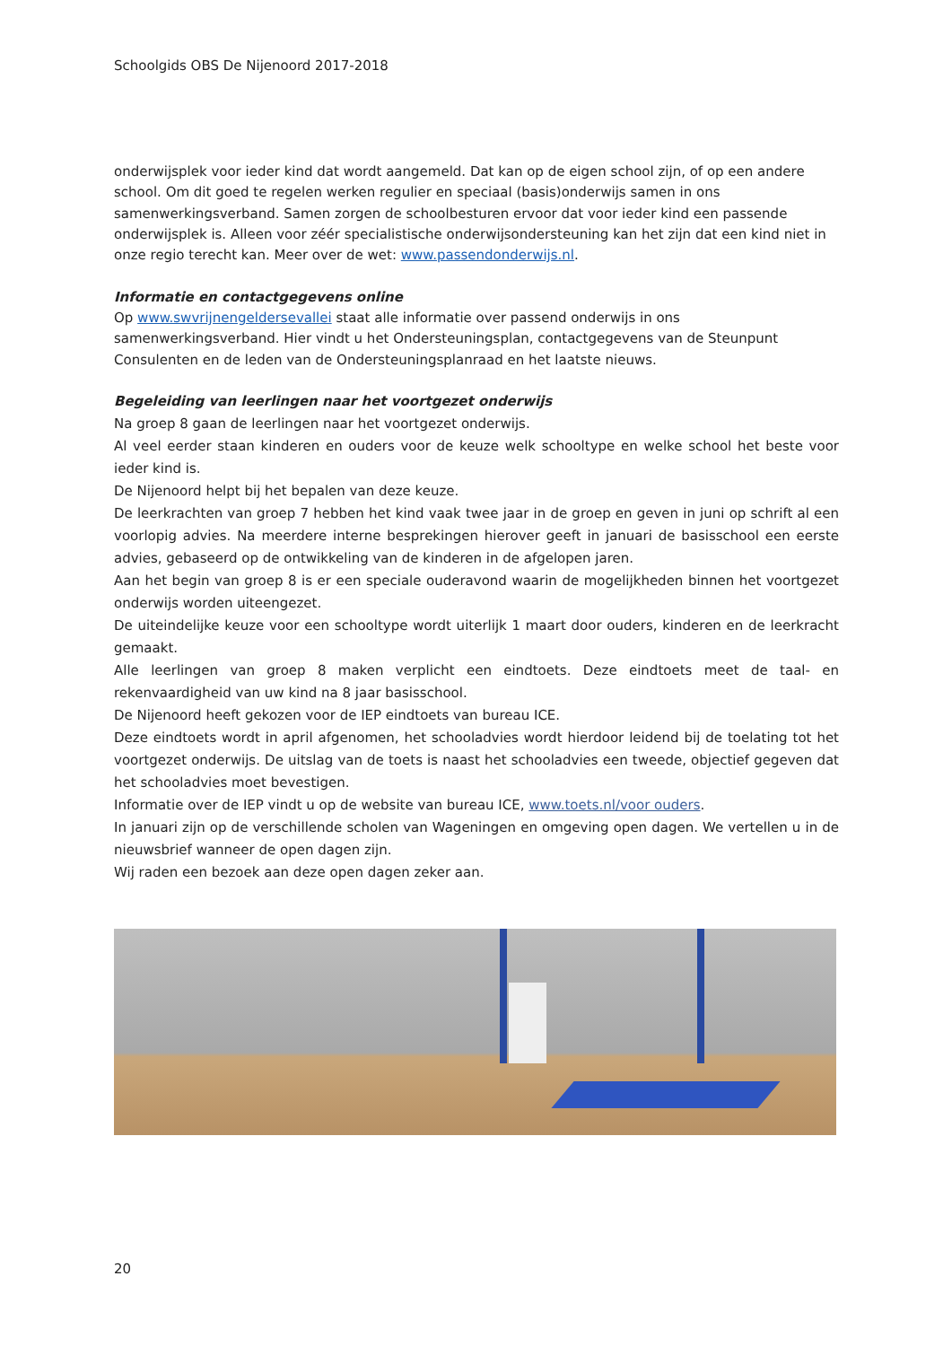Schoolgids OBS De Nijenoord 2017-2018
onderwijsplek voor ieder kind dat wordt aangemeld. Dat kan op de eigen school zijn, of op een andere school. Om dit goed te regelen werken regulier en speciaal (basis)onderwijs samen in ons samenwerkingsverband. Samen zorgen de schoolbesturen ervoor dat voor ieder kind een passende onderwijsplek is. Alleen voor zéér specialistische onderwijsondersteuning kan het zijn dat een kind niet in onze regio terecht kan. Meer over de wet: www.passendonderwijs.nl.
Informatie en contactgegevens online
Op www.swvrijnengeldersevallei staat alle informatie over passend onderwijs in ons samenwerkingsverband. Hier vindt u het Ondersteuningsplan, contactgegevens van de Steunpunt Consulenten en de leden van de Ondersteuningsplanraad en het laatste nieuws.
Begeleiding van leerlingen naar het voortgezet onderwijs
Na groep 8 gaan de leerlingen naar het voortgezet onderwijs.
Al veel eerder staan kinderen en ouders voor de keuze welk schooltype en welke school het beste voor ieder kind is.
De Nijenoord helpt bij het bepalen van deze keuze.
De leerkrachten van groep 7 hebben het kind vaak twee jaar in de groep en geven in juni op schrift al een voorlopig advies. Na meerdere interne besprekingen hierover geeft in januari de basisschool een eerste advies, gebaseerd op de ontwikkeling van de kinderen in de afgelopen jaren.
Aan het begin van groep 8 is er een speciale ouderavond waarin de mogelijkheden binnen het voortgezet onderwijs worden uiteengezet.
De uiteindelijke keuze voor een schooltype wordt uiterlijk 1 maart door ouders, kinderen en de leerkracht gemaakt.
Alle leerlingen van groep 8 maken verplicht een eindtoets. Deze eindtoets meet de taal- en rekenvaardigheid van uw kind na 8 jaar basisschool.
De Nijenoord heeft gekozen voor de IEP eindtoets van bureau ICE.
Deze eindtoets wordt in april afgenomen, het schooladvies wordt hierdoor leidend bij de toelating tot het voortgezet onderwijs. De uitslag van de toets is naast het schooladvies een tweede, objectief gegeven dat het schooladvies moet bevestigen.
Informatie over de IEP vindt u op de website van bureau ICE, www.toets.nl/voor ouders.
In januari zijn op de verschillende scholen van Wageningen en omgeving open dagen. We vertellen u in de nieuwsbrief wanneer de open dagen zijn.
Wij raden een bezoek aan deze open dagen zeker aan.
20